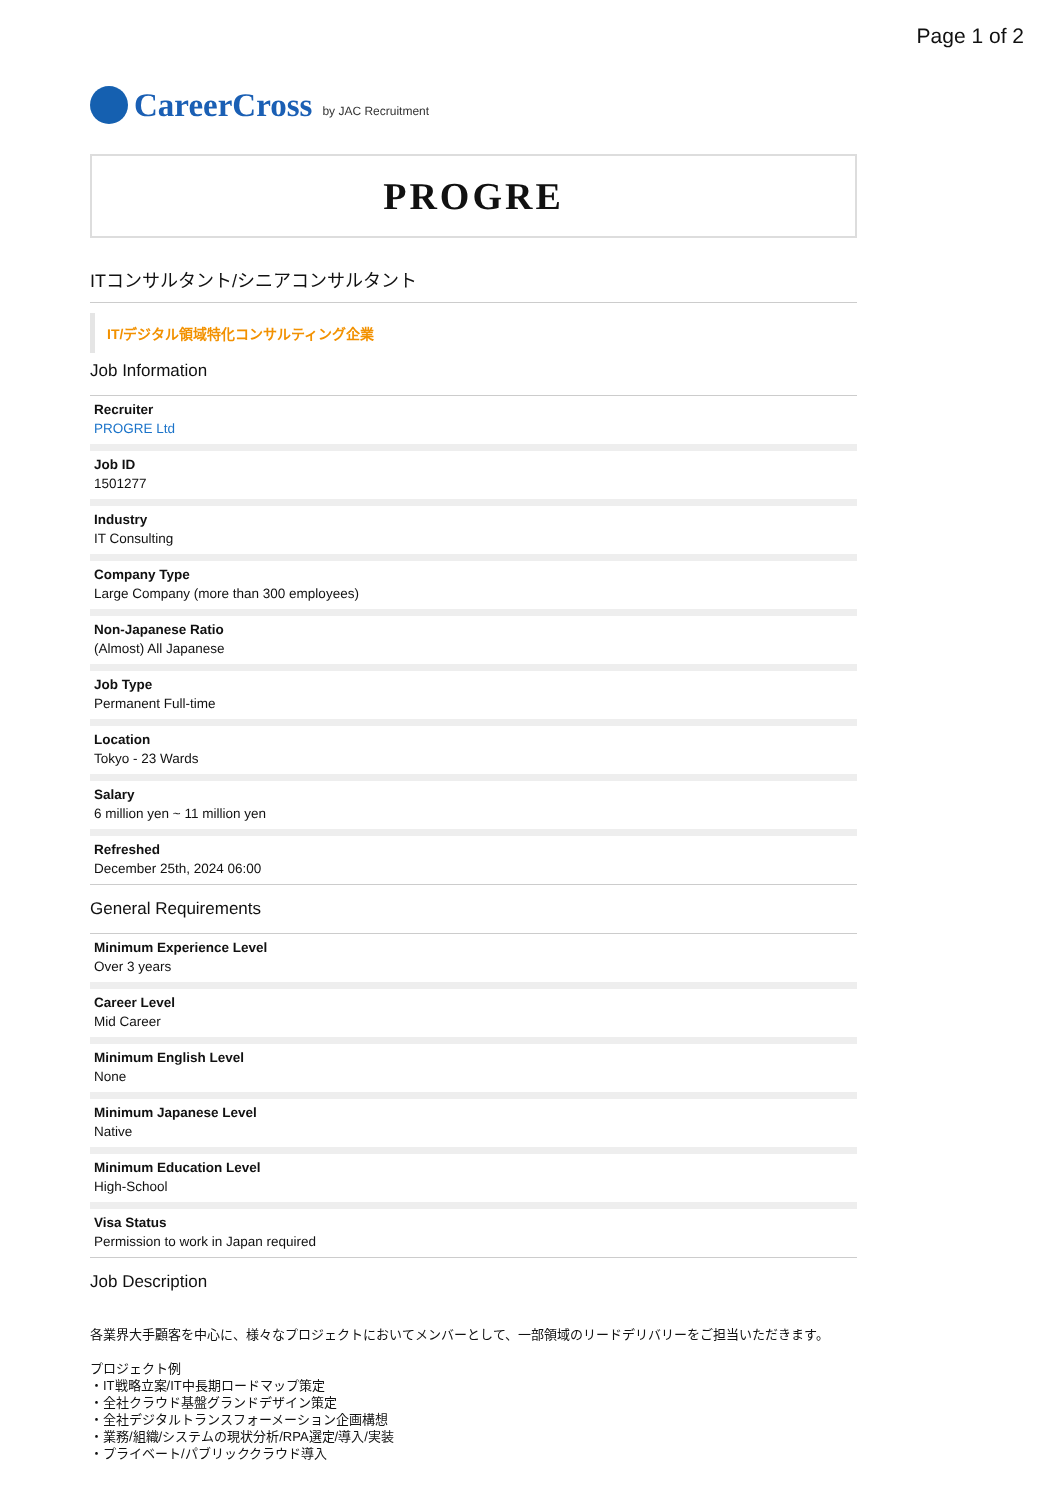Page 1 of 2
CareerCross by JAC Recruitment
PROGRE
ITコンサルタント/シニアコンサルタント
IT/デジタル領域特化コンサルティング企業
Job Information
Recruiter
PROGRE Ltd
Job ID
1501277
Industry
IT Consulting
Company Type
Large Company (more than 300 employees)
Non-Japanese Ratio
(Almost) All Japanese
Job Type
Permanent Full-time
Location
Tokyo - 23 Wards
Salary
6 million yen ~ 11 million yen
Refreshed
December 25th, 2024 06:00
General Requirements
Minimum Experience Level
Over 3 years
Career Level
Mid Career
Minimum English Level
None
Minimum Japanese Level
Native
Minimum Education Level
High-School
Visa Status
Permission to work in Japan required
Job Description
各業界大手顧客を中心に、様々なプロジェクトにおいてメンバーとして、一部領域のリードデリバリーをご担当いただきます。
プロジェクト例
・IT戦略立案/IT中長期ロードマップ策定
・全社クラウド基盤グランドデザイン策定
・全社デジタルトランスフォーメーション企画構想
・業務/組織/システムの現状分析/RPA選定/導入/実装
・プライベート/パブリッククラウド導入